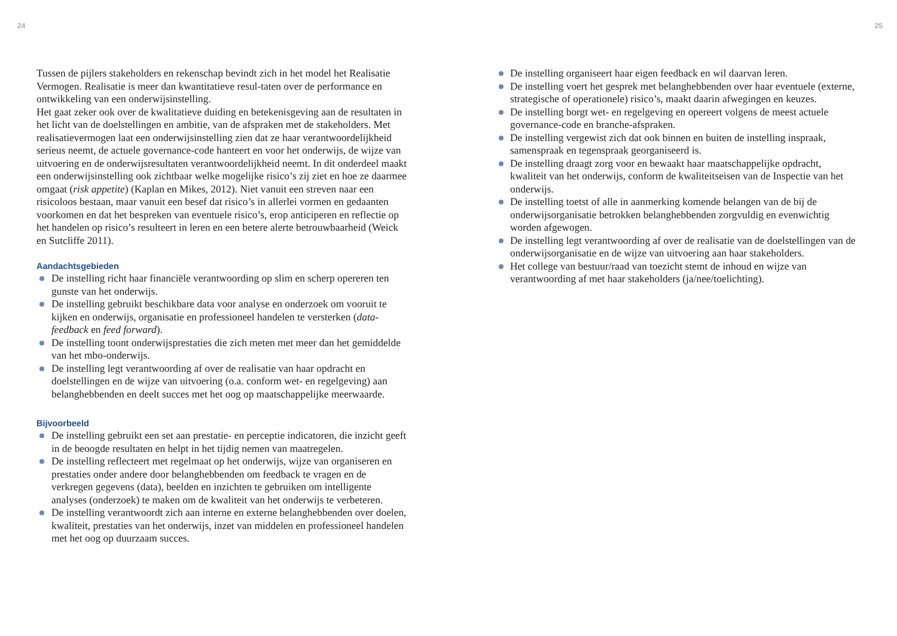24 25
Tussen de pijlers stakeholders en rekenschap bevindt zich in het model het Realisatie Vermogen. Realisatie is meer dan kwantitatieve resul-taten over de performance en ontwikkeling van een onderwijsinstelling.
Het gaat zeker ook over de kwalitatieve duiding en betekenisgeving aan de resultaten in het licht van de doelstellingen en ambitie, van de afspraken met de stakeholders. Met realisatievermogen laat een onderwijsinstelling zien dat ze haar verantwoordelijkheid serieus neemt, de actuele governance-code hanteert en voor het onderwijs, de wijze van uitvoering en de onderwijsresultaten verantwoordelijkheid neemt. In dit onderdeel maakt een onderwijsinstelling ook zichtbaar welke mogelijke risico’s zij ziet en hoe ze daarmee omgaat (risk appetite) (Kaplan en Mikes, 2012). Niet vanuit een streven naar een risicoloos bestaan, maar vanuit een besef dat risico’s in allerlei vormen en gedaanten voorkomen en dat het bespreken van eventuele risico’s, erop anticiperen en reflectie op het handelen op risico’s resulteert in leren en een betere alerte betrouwbaarheid (Weick en Sutcliffe 2011).
Aandachtsgebieden
De instelling richt haar financiële verantwoording op slim en scherp opereren ten gunste van het onderwijs.
De instelling gebruikt beschikbare data voor analyse en onderzoek om vooruit te kijken en onderwijs, organisatie en professioneel handelen te versterken (data-feedback en feed forward).
De instelling toont onderwijsprestaties die zich meten met meer dan het gemiddelde van het mbo-onderwijs.
De instelling legt verantwoording af over de realisatie van haar opdracht en doelstellingen en de wijze van uitvoering (o.a. conform wet- en regelgeving) aan belanghebbenden en deelt succes met het oog op maatschappelijke meerwaarde.
Bijvoorbeeld
De instelling gebruikt een set aan prestatie- en perceptie indicatoren, die inzicht geeft in de beoogde resultaten en helpt in het tijdig nemen van maatregelen.
De instelling reflecteert met regelmaat op het onderwijs, wijze van organiseren en prestaties onder andere door belanghebbenden om feedback te vragen en de verkregen gegevens (data), beelden en inzichten te gebruiken om intelligente analyses (onderzoek) te maken om de kwaliteit van het onderwijs te verbeteren.
De instelling verantwoordt zich aan interne en externe belanghebbenden over doelen, kwaliteit, prestaties van het onderwijs, inzet van middelen en professioneel handelen met het oog op duurzaam succes.
De instelling organiseert haar eigen feedback en wil daarvan leren.
De instelling voert het gesprek met belanghebbenden over haar eventuele (externe, strategische of operationele) risico’s, maakt daarin afwegingen en keuzes.
De instelling borgt wet- en regelgeving en opereert volgens de meest actuele governance-code en branche-afspraken.
De instelling vergewist zich dat ook binnen en buiten de instelling inspraak, samenspraak en tegenspraak georganiseerd is.
De instelling draagt zorg voor en bewaakt haar maatschappelijke opdracht, kwaliteit van het onderwijs, conform de kwaliteitseisen van de Inspectie van het onderwijs.
De instelling toetst of alle in aanmerking komende belangen van de bij de onderwijsorganisatie betrokken belanghebbenden zorgvuldig en evenwichtig worden afgewogen.
De instelling legt verantwoording af over de realisatie van de doelstellingen van de onderwijsorganisatie en de wijze van uitvoering aan haar stakeholders.
Het college van bestuur/raad van toezicht stemt de inhoud en wijze van verantwoording af met haar stakeholders (ja/nee/toelichting).